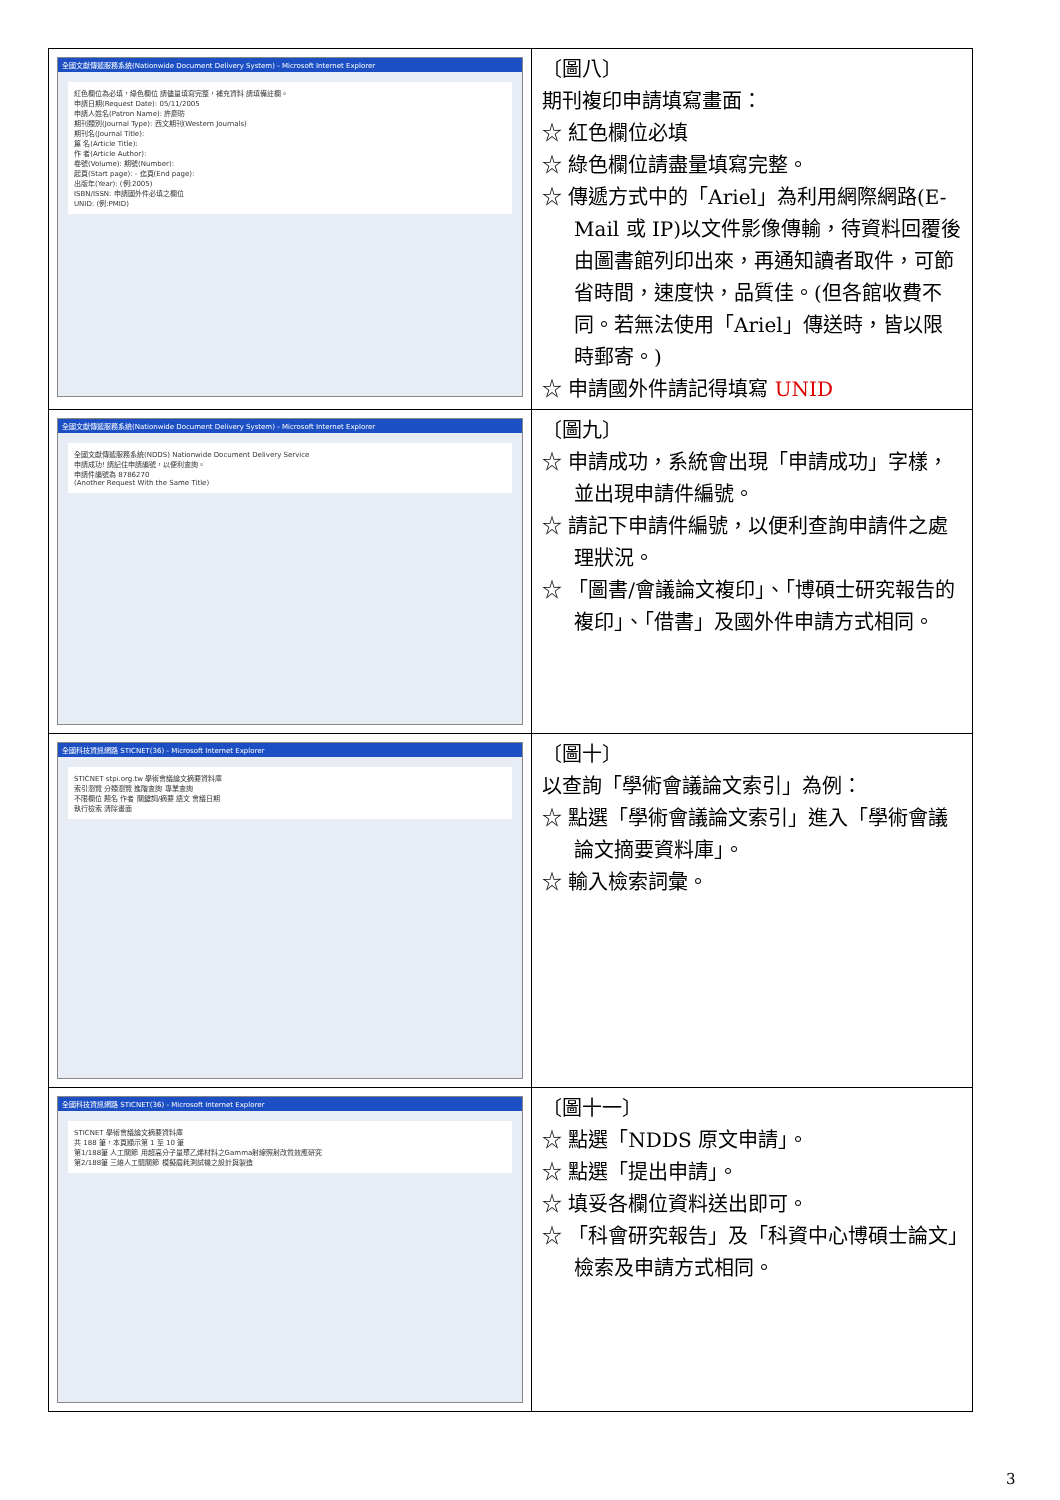| 全國文獻傳遞服務系統(Nationwide Document Delivery System) - Microsoft Internet Explorer 紅色欄位為必填，綠色欄位 請儘量填寫完整，補充資料 請填備註欄。 申請日期(Request Date): 05/11/2005 申請人姓名(Patron Name): 許慶昉 期刊類別(Journal Type): 西文期刊(Western Journals) 期刊名(Journal Title): 篇 名(Article Title): 作 者(Article Author): 卷號(Volume): 期號(Number): 起頁(Start page): - 迄頁(End page): 出版年(Year): (例:2005) ISBN/ISSN: 申請國外件必填之欄位 UNID: (例:PMID) | 〔圖八〕 期刊複印申請填寫畫面： ☆ 紅色欄位必填 ☆ 綠色欄位請盡量填寫完整。 ☆ 傳遞方式中的「Ariel」為利用網際網路(E-Mail 或 IP)以文件影像傳輸，待資料回覆後由圖書館列印出來，再通知讀者取件，可節省時間，速度快，品質佳。(但各館收費不同。若無法使用「Ariel」傳送時，皆以限時郵寄。) ☆ 申請國外件請記得填寫 UNID |
| 全國文獻傳遞服務系統(Nationwide Document Delivery System) - Microsoft Internet Explorer 全國文獻傳遞服務系統(NDDS) Nationwide Document Delivery Service 申請成功! 請記住申請編號，以便利查詢。 申請件編號為 8786270 (Another Request With the Same Title) | 〔圖九〕 ☆ 申請成功，系統會出現「申請成功」字樣，並出現申請件編號。 ☆ 請記下申請件編號，以便利查詢申請件之處理狀況。 ☆ 「圖書/會議論文複印」、「博碩士研究報告的複印」、「借書」及國外件申請方式相同。 |
| 全國科技資訊網路 STICNET(36) - Microsoft Internet Explorer STICNET stpi.org.tw 學術會議論文摘要資料庫 索引瀏覽 分類瀏覽 進階查詢 專業查詢 不限欄位 題名 作者 關鍵詞/摘要 語文 會議日期 執行檢索 清除畫面 | 〔圖十〕 以查詢「學術會議論文索引」為例： ☆ 點選「學術會議論文索引」進入「學術會議論文摘要資料庫」。 ☆ 輸入檢索詞彙。 |
| 全國科技資訊網路 STICNET(36) - Microsoft Internet Explorer STICNET 學術會議論文摘要資料庫 共 188 筆，本頁顯示第 1 至 10 筆 第1/188筆 人工關節 用超高分子量聚乙烯材料之Gamma射線照射改質效應研究 第2/188筆 三維人工髖關節 模擬磨耗測試機之設計與製造 | 〔圖十一〕 ☆ 點選「NDDS 原文申請」。 ☆ 點選「提出申請」。 ☆ 填妥各欄位資料送出即可。 ☆ 「科會研究報告」及「科資中心博碩士論文」檢索及申請方式相同。 |
3